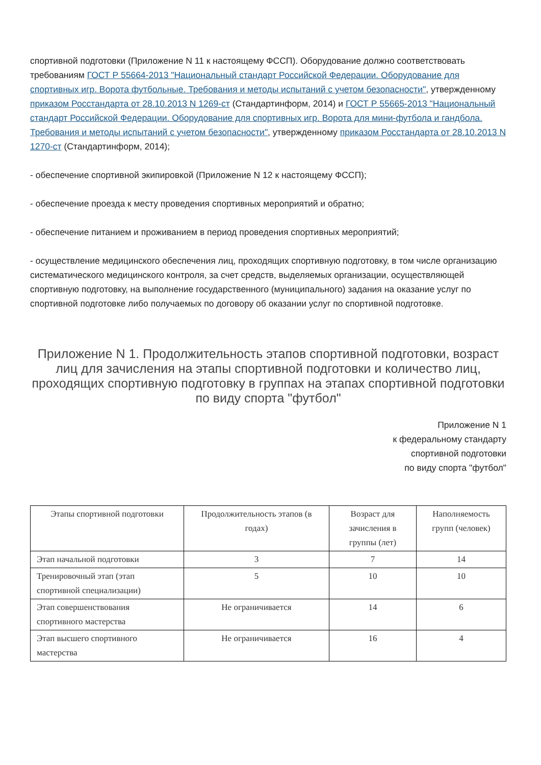спортивной подготовки (Приложение N 11 к настоящему ФССП). Оборудование должно соответствовать требованиям ГОСТ Р 55664-2013 "Национальный стандарт Российской Федерации. Оборудование для спортивных игр. Ворота футбольные. Требования и методы испытаний с учетом безопасности", утвержденному приказом Росстандарта от 28.10.2013 N 1269-ст (Стандартинформ, 2014) и ГОСТ Р 55665-2013 "Национальный стандарт Российской Федерации. Оборудование для спортивных игр. Ворота для мини-футбола и гандбола. Требования и методы испытаний с учетом безопасности", утвержденному приказом Росстандарта от 28.10.2013 N 1270-ст (Стандартинформ, 2014);
- обеспечение спортивной экипировкой (Приложение N 12 к настоящему ФССП);
- обеспечение проезда к месту проведения спортивных мероприятий и обратно;
- обеспечение питанием и проживанием в период проведения спортивных мероприятий;
- осуществление медицинского обеспечения лиц, проходящих спортивную подготовку, в том числе организацию систематического медицинского контроля, за счет средств, выделяемых организации, осуществляющей спортивную подготовку, на выполнение государственного (муниципального) задания на оказание услуг по спортивной подготовке либо получаемых по договору об оказании услуг по спортивной подготовке.
Приложение N 1. Продолжительность этапов спортивной подготовки, возраст лиц для зачисления на этапы спортивной подготовки и количество лиц, проходящих спортивную подготовку в группах на этапах спортивной подготовки по виду спорта "футбол"
Приложение N 1
к федеральному стандарту
спортивной подготовки
по виду спорта "футбол"
| Этапы спортивной подготовки | Продолжительность этапов (в годах) | Возраст для зачисления в группы (лет) | Наполняемость групп (человек) |
| --- | --- | --- | --- |
| Этап начальной подготовки | 3 | 7 | 14 |
| Тренировочный этап (этап спортивной специализации) | 5 | 10 | 10 |
| Этап совершенствования спортивного мастерства | Не ограничивается | 14 | 6 |
| Этап высшего спортивного мастерства | Не ограничивается | 16 | 4 |